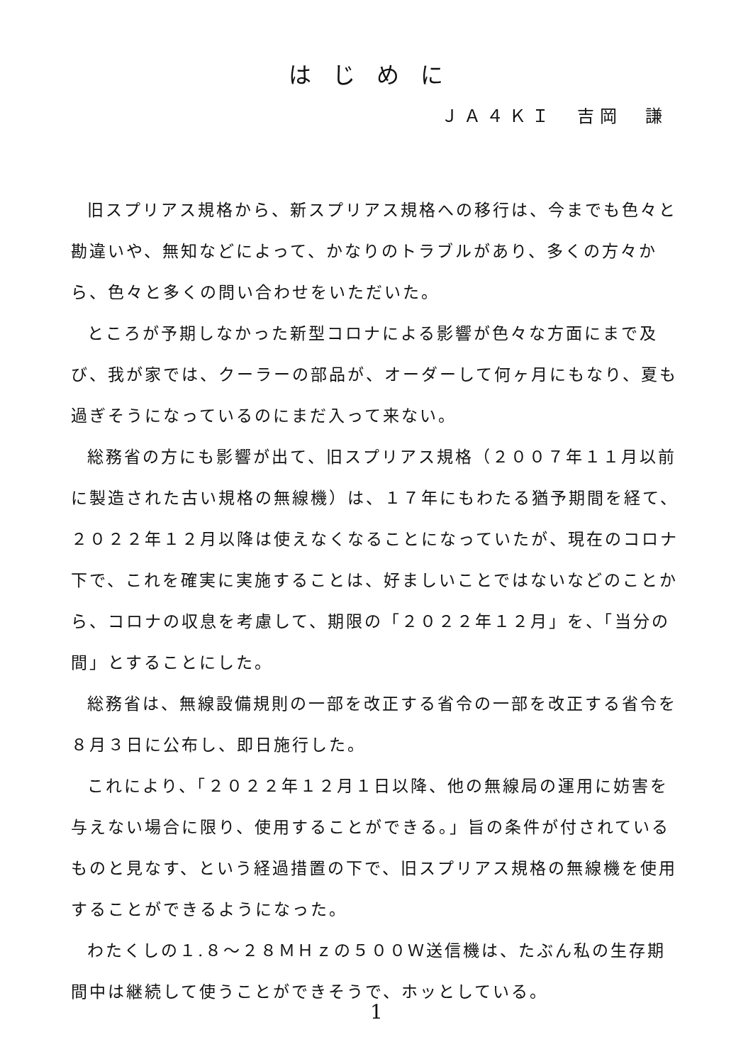はじめに
ＪＡ４ＫＩ　吉岡　謙
旧スプリアス規格から、新スプリアス規格への移行は、今までも色々と勘違いや、無知などによって、かなりのトラブルがあり、多くの方々から、色々と多くの問い合わせをいただいた。
ところが予期しなかった新型コロナによる影響が色々な方面にまで及び、我が家では、クーラーの部品が、オーダーして何ヶ月にもなり、夏も過ぎそうになっているのにまだ入って来ない。
総務省の方にも影響が出て、旧スプリアス規格（２００７年１１月以前に製造された古い規格の無線機）は、１７年にもわたる猶予期間を経て、２０２２年１２月以降は使えなくなることになっていたが、現在のコロナ下で、これを確実に実施することは、好ましいことではないなどのことから、コロナの収息を考慮して、期限の「２０２２年１２月」を、「当分の間」とすることにした。
総務省は、無線設備規則の一部を改正する省令の一部を改正する省令を８月３日に公布し、即日施行した。
これにより、「２０２２年１２月１日以降、他の無線局の運用に妨害を与えない場合に限り、使用することができる。」旨の条件が付されているものと見なす、という経過措置の下で、旧スプリアス規格の無線機を使用することができるようになった。
わたくしの１.８～２８ＭＨｚの５００Ｗ送信機は、たぶん私の生存期間中は継続して使うことができそうで、ホッとしている。
1